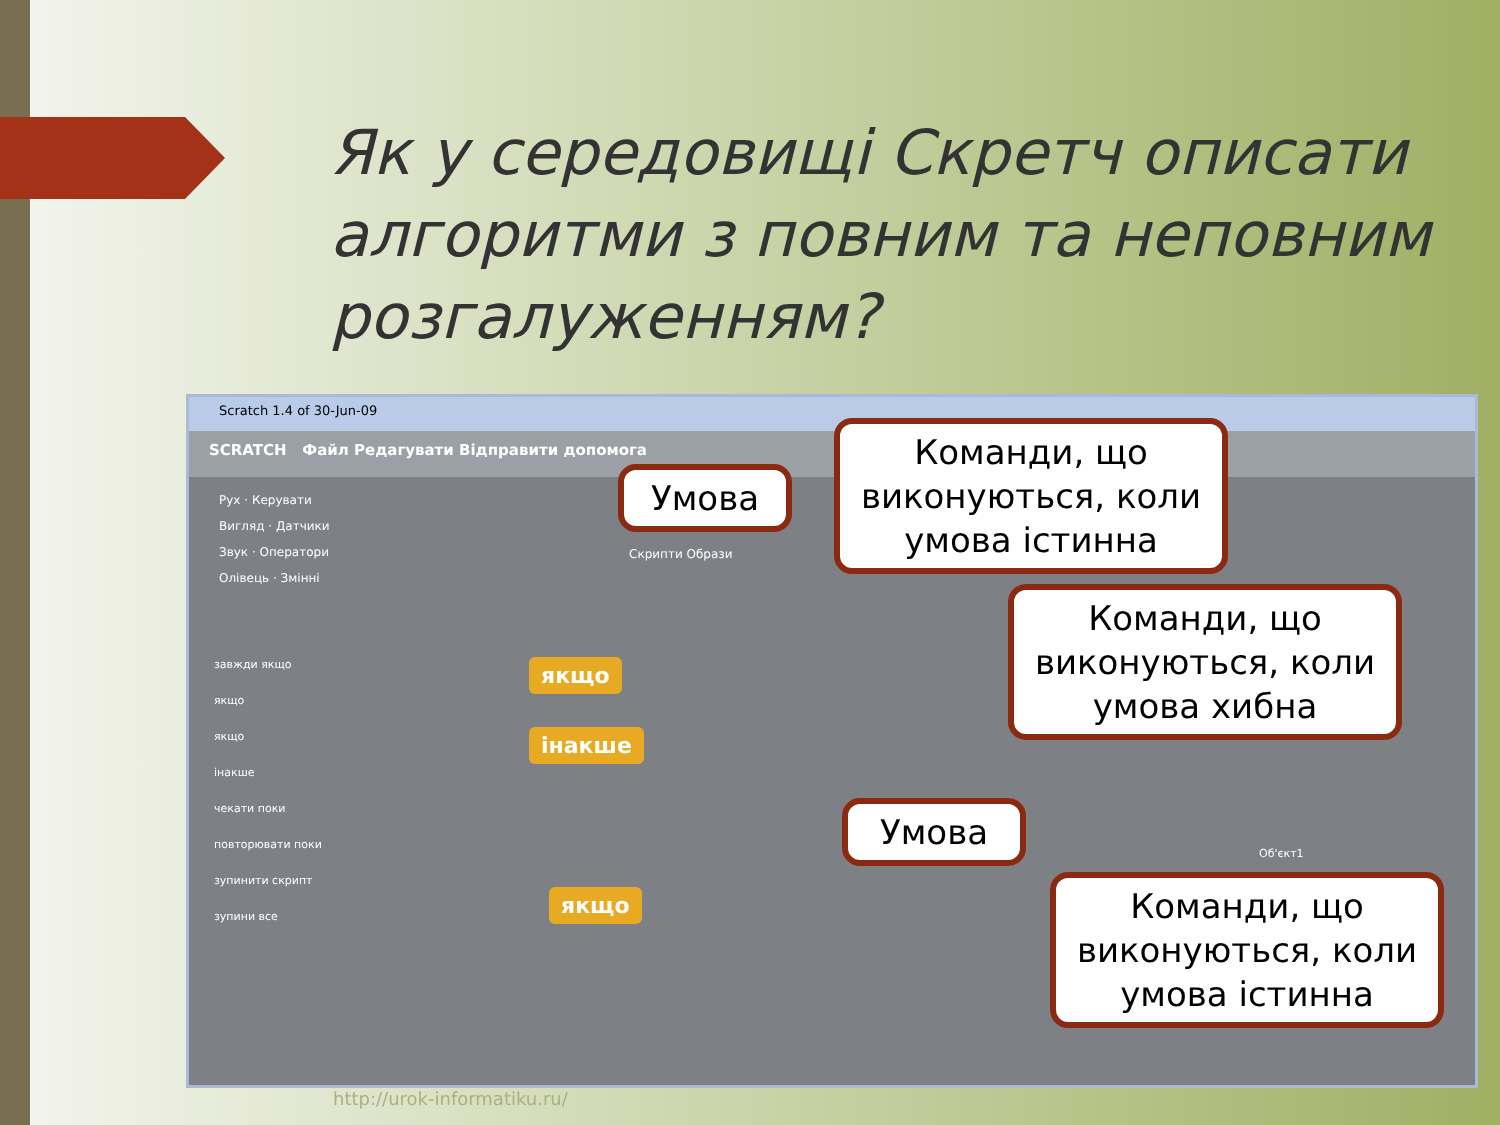Як у середовищі Скретч описати алгоритми з повним та неповним розгалуженням?
Scratch 1.4 of 30-Jun-09
SCRATCH Файл Редагувати Відправити допомога
Рух · Керувати
Вигляд · Датчики
Звук · Оператори
Олівець · Змінні
якщо
інакше
якщо
завжди якщо
якщо
якщо
інакше
чекати поки
повторювати поки
зупинити скрипт
зупини все
Скрипти Образи
Об'єкт1
Умова
Команди, що виконуються, коли умова істинна
Команди, що виконуються, коли умова хибна
Умова
Команди, що виконуються, коли умова істинна
http://urok-informatiku.ru/